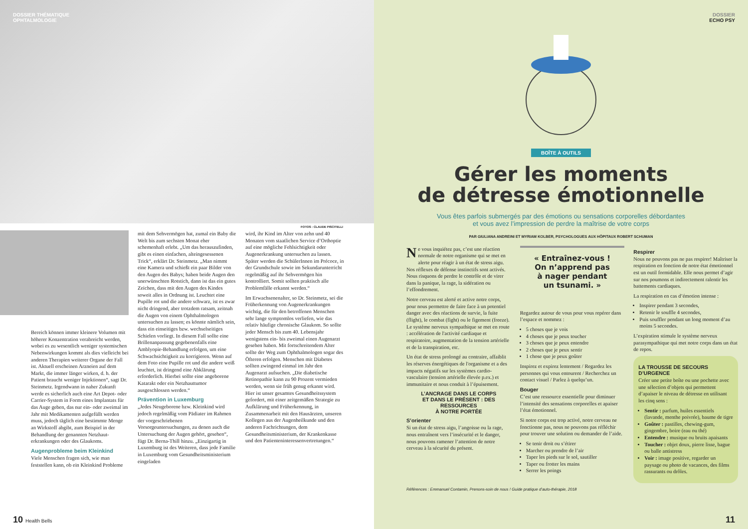DOSSIER THÉMATIQUE
OPHTALMOLOGIE
FOTOS : CLAUDE PISCITELLI
Bereich können immer kleinere Volumen mit höherer Konzentration verabreicht werden, wobei es zu wesentlich weniger systemischen Nebenwirkungen kommt als dies vielleicht bei anderen Therapien weiterer Organe der Fall ist. Aktuell erscheinen Arzneien auf dem Markt, die immer länger wirken, d. h. der Patient braucht weniger Injektionen“, sagt Dr. Steinmetz. Irgendwann in naher Zukunft werde es sicherlich auch eine Art Depot- oder Carrier-System in Form eines Implantats für das Auge geben, das nur ein- oder zweimal im Jahr mit Medikamenten aufgefüllt werden muss, jedoch täglich eine bestimmte Menge an Wirkstoff abgibt, zum Beispiel in der Behandlung der genannten Netzhaut-erkrankungen oder des Glaukoms.
Augenprobleme beim Kleinkind
Viele Menschen fragen sich, wie man feststellen kann, ob ein Kleinkind Probleme
mit dem Sehvermögen hat, zumal ein Baby die Welt bis zum sechsten Monat eher schemenhaft erlebt. „Um das herauszufinden, gibt es einen einfachen, alteingesessenen Trick“, erklärt Dr. Steinmetz. „Man nimmt eine Kamera und schießt ein paar Bilder von den Augen des Babys; haben beide Augen den unerwünschten Rotstich, dann ist das ein gutes Zeichen, dass mit den Augen des Kindes soweit alles in Ordnung ist. Leuchtet eine Pupille rot und die andere schwarz, ist es zwar nicht dringend, aber trotzdem ratsam, zeitnah die Augen von einem Ophthalmologen untersuchen zu lassen; es könnte nämlich sein, dass ein einseitiges bzw. wechselseitiges Schielen vorliegt. In diesem Fall sollte eine Brillenanpassung gegebenenfalls eine Amblyopie-Behandlung erfolgen, um eine Schwachsichtigkeit zu korrigieren. Wenn auf dem Foto eine Pupille rot und die andere weiß leuchtet, ist dringend eine Abklärung erforderlich. Hierbei sollte eine angeborene Katarakt oder ein Netzhauttumor ausgeschlossen werden.“
Prävention in Luxemburg
„Jedes Neugeborene bzw. Kleinkind wird jedoch regelmäßig vom Pädiater im Rahmen der vorgeschriebenen Vorsorgeuntersuchungen, zu denen auch die Untersuchung der Augen gehört, gesehen“, fügt Dr. Berna-Thill hinzu. „Einzigartig in Luxemburg ist des Weiteren, dass jede Familie in Luxemburg vom Gesundheitsministerium eingeladen
wird, ihr Kind im Alter von zehn und 40 Monaten vom staatlichen Service d’Orthoptie auf eine mögliche Fehlsichtigkeit oder Augenerkrankung untersuchen zu lassen. Später werden die SchülerInnen im Précoce, in der Grundschule sowie im Sekundarunterricht regelmäßig auf ihr Sehvermögen hin kontrolliert. Somit sollten praktisch alle Problemfälle erkannt werden.“
Im Erwachsenenalter, so Dr. Steinmetz, sei die Früherkennung von Augenerkrankungen wichtig, die für den betroffenen Menschen sehr lange symptomlos verliefen, wie das relativ häufige chronische Glaukom. So sollte jeder Mensch bis zum 40. Lebensjahr wenigstens ein- bis zweimal einen Augenarzt gesehen haben. Mit fortschreitendem Alter sollte der Weg zum Ophthalmologen sogar des Öfteren erfolgen. Menschen mit Diabetes sollten zwingend einmal im Jahr den Augenarzt aufsuchen. „Die diabetische Retinopathie kann zu 90 Prozent vermieden werden, wenn sie früh genug erkannt wird. Hier ist unser gesamtes Gesundheitssystem gefordert, mit einer zeitgemäßen Strategie zu Aufklärung und Früherkennung, in Zusammenarbeit mit den Hausärzten, unseren Kollegen aus der Augenheilkunde und den anderen Fachrichtungen, dem Gesundheitsministerium, der Krankenkasse und den Patienteninteressenvertretungen.“
10 Health Bells
DOSSIER
ECHO PSY
BOÎTE À OUTILS
Gérer les moments
de détresse émotionnelle
Vous êtes parfois submergés par des émotions ou sensations corporelles débordantes
et vous avez l’impression de perdre la maîtrise de votre corps
PAR GIULIANA ANDREINI ET MYRIAM KOLBER, PSYCHOLOGUES AUX HÔPITAUX ROBERT SCHUMAN
Ne vous inquiétez pas, c’est une réaction normale de notre organisme qui se met en alerte pour réagir à un état de stress aigu. Nos réflexes de défense instinctifs sont activés. Nous risquons de perdre le contrôle et de virer dans la panique, la rage, la sidération ou l’effondrement.
Notre cerveau est alerté et active notre corps, pour nous permettre de faire face à un potentiel danger avec des réactions de survie, la fuite (flight), le combat (fight) ou le figement (freeze). Le système nerveux sympathique se met en route : accélération de l'activité cardiaque et respiratoire, augmentation de la tension artérielle et de la transpiration, etc.
Un état de stress prolongé au contraire, affaiblit les réserves énergétiques de l'organisme et a des impacts négatifs sur les systèmes cardio-vasculaire (tension artérielle élevée p.ex.) et immunitaire et nous conduit à l’épuisement.
L’ANCRAGE DANS LE CORPS
ET DANS LE PRÉSENT : DES RESSOURCES
À NOTRE PORTÉE
S’orienter
Si un état de stress aigu, l’angoisse ou la rage, nous entraînent vers l’insécurité et le danger, nous pouvons ramener l’attention de notre cerveau à la sécurité du présent.
« Entraînez-vous !
On n’apprend pas
à nager pendant
un tsunami. »
Regardez autour de vous pour vous repérer dans l’espace et nommez :
5 choses que je vois
4 choses que je peux toucher
3 choses que je peux entendre
2 choses que je peux sentir
1 chose que je peux goûter
Inspirez et expirez lentement / Regardez les personnes qui vous entourent / Recherchez un contact visuel / Parlez à quelqu’un.
Bouger
C’est une ressource essentielle pour diminuer l’intensité des sensations corporelles et apaiser l’état émotionnel.
Si notre corps est trop activé, notre cerveau ne fonctionne pas, nous ne pouvons pas réfléchir pour trouver une solution ou demander de l’aide.
Se tenir droit ou s’étirer
Marcher ou prendre de l’air
Taper les pieds sur le sol, sautiller
Taper ou frotter les mains
Serrer les poings
Respirer
Nous ne pouvons pas ne pas respirer! Maîtriser la respiration en fonction de notre état émotionnel est un outil formidable. Elle nous permet d’agir sur nos poumons et indirectement ralentir les battements cardiaques.
La respiration en cas d’émotion intense :
Inspirer pendant 3 secondes,
Retenir le souffle 4 secondes,
Puis souffler pendant un long moment d’au moins 5 secondes.
L’expiration stimule le système nerveux parasympathique qui met notre corps dans un état de repos.
LA TROUSSE DE SECOURS D’URGENCE
Créer une petite boîte ou une pochette avec une sélection d’objets qui permettent d’apaiser le niveau de détresse en utilisant les cinq sens :
Sentir : parfum, huiles essentiels (lavande, menthe poivrée), baume de tigre
Goûter : pastilles, chewing-gum, gingembre, boire (eau ou thé)
Entendre : musique ou bruits apaisants
Toucher : objet doux, pierre lisse, bague ou balle antistress
Voir : image positive, regarder un paysage ou photo de vacances, des films rassurants ou drôles.
Références : Emmanuel Contamin, Prenons-soin de nous ! Guide pratique d’auto-thérapie, 2018
11